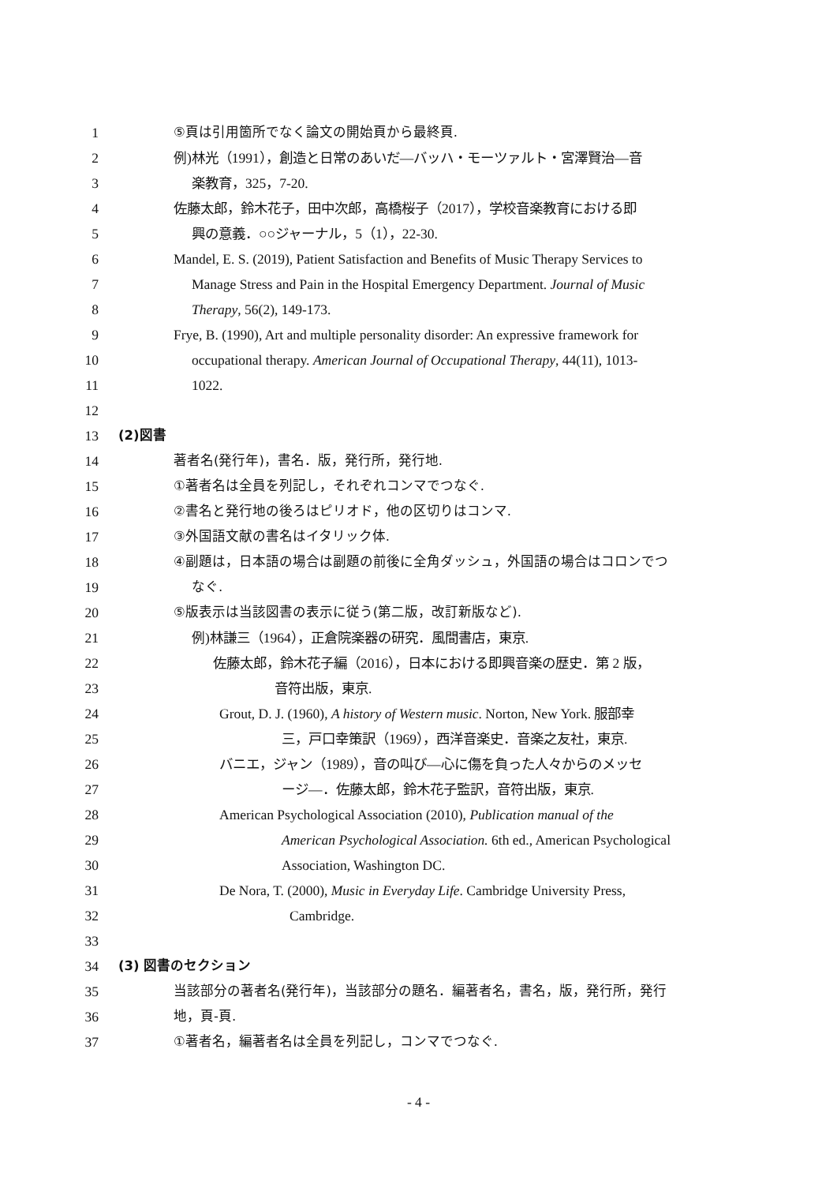1 ⑤頁は引用箇所でなく論文の開始頁から最終頁.
2 例)林光（1991），創造と日常のあいだ―バッハ・モーツァルト・宮澤賢治―音
3 楽教育，325，7-20.
4 佐藤太郎，鈴木花子，田中次郎，高橋桜子（2017），学校音楽教育における即
5 興の意義．○○ジャーナル，5（1），22-30.
6 Mandel, E. S. (2019), Patient Satisfaction and Benefits of Music Therapy Services to
7 Manage Stress and Pain in the Hospital Emergency Department. Journal of Music
8 Therapy, 56(2), 149-173.
9 Frye, B. (1990), Art and multiple personality disorder: An expressive framework for
10 occupational therapy. American Journal of Occupational Therapy, 44(11), 1013-
11 1022.
12
13 (2)図書
14 著者名(発行年)，書名．版，発行所，発行地.
15 ①著者名は全員を列記し，それぞれコンマでつなぐ.
16 ②書名と発行地の後ろはピリオド，他の区切りはコンマ.
17 ③外国語文献の書名はイタリック体.
18 ④副題は，日本語の場合は副題の前後に全角ダッシュ，外国語の場合はコロンでつ
19 なぐ.
20 ⑤版表示は当該図書の表示に従う(第二版，改訂新版など).
21 例)林謙三（1964），正倉院楽器の研究．風間書店，東京.
22 佐藤太郎，鈴木花子編（2016），日本における即興音楽の歴史．第 2 版，
23 音符出版，東京.
24 Grout, D. J. (1960), A history of Western music. Norton, New York. 服部幸
25 三，戸口幸策訳（1969），西洋音楽史．音楽之友社，東京.
26 バニエ，ジャン（1989），音の叫び―心に傷を負った人々からのメッセ
27 ージ―．佐藤太郎，鈴木花子監訳，音符出版，東京.
28 American Psychological Association (2010), Publication manual of the
29 American Psychological Association. 6th ed., American Psychological
30 Association, Washington DC.
31 De Nora, T. (2000), Music in Everyday Life. Cambridge University Press,
32 Cambridge.
33
34 (3) 図書のセクション
35 当該部分の著者名(発行年)，当該部分の題名．編著者名，書名，版，発行所，発行
36 地，頁-頁.
37 ①著者名，編著者名は全員を列記し，コンマでつなぐ.
- 4 -